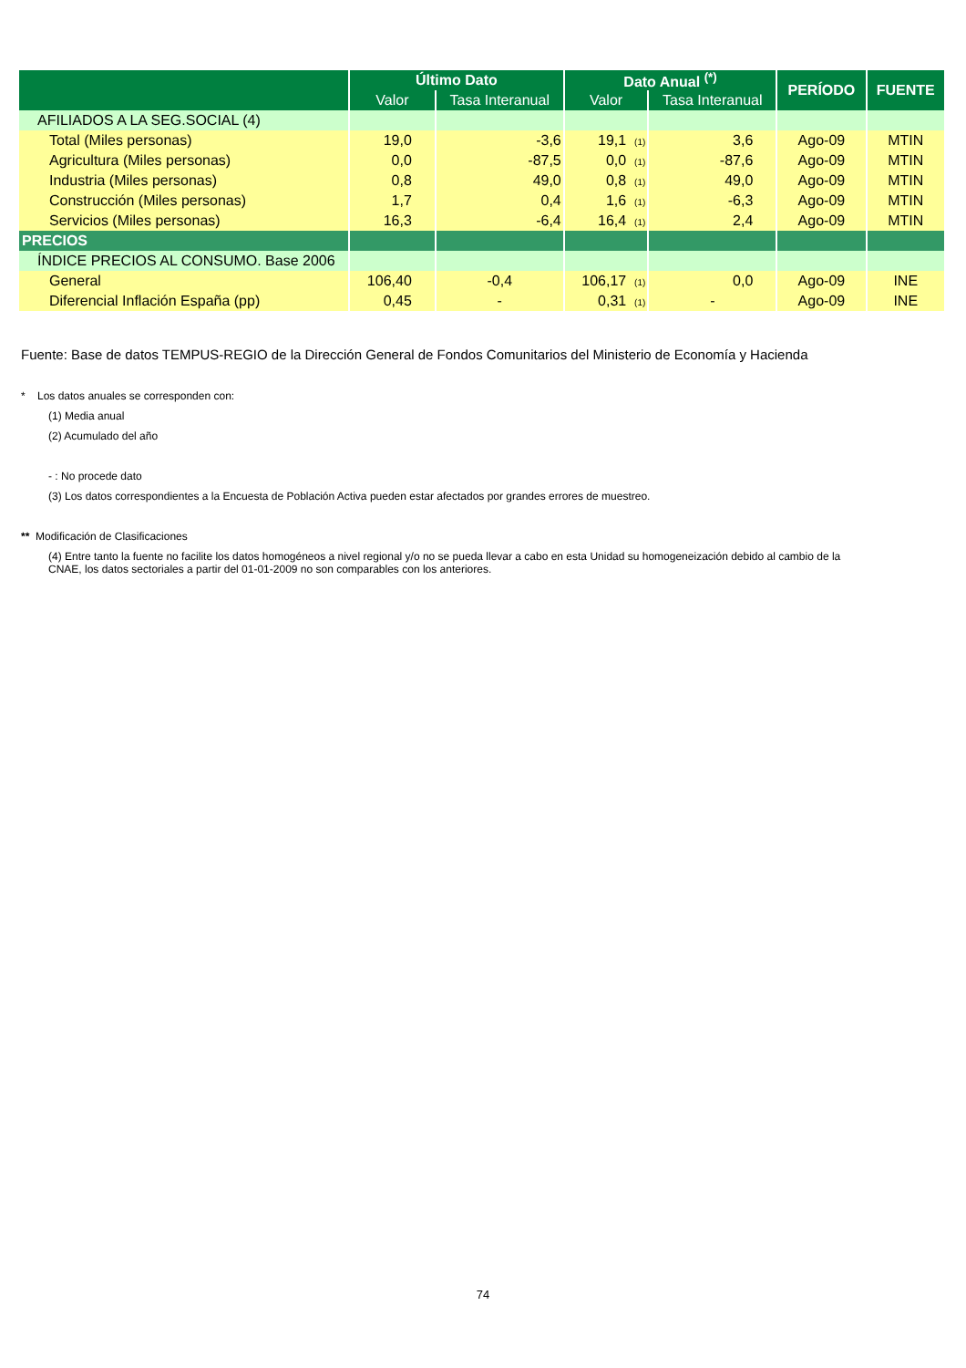| | Último Dato | | Dato Anual <sup>(*)</sup> | | PERÍODO | FUENTE |
| --- | --- | --- | --- | --- | --- | --- |
| | Valor | Tasa Interanual | Valor | Tasa Interanual | | |
| AFILIADOS A LA SEG.SOCIAL (4) | | | | | | |
| Total (Miles personas) | 19,0 | -3,6 | 19,1 (1) | 3,6 | Ago-09 | MTIN |
| Agricultura (Miles personas) | 0,0 | -87,5 | 0,0 (1) | -87,6 | Ago-09 | MTIN |
| Industria (Miles personas) | 0,8 | 49,0 | 0,8 (1) | 49,0 | Ago-09 | MTIN |
| Construcción (Miles personas) | 1,7 | 0,4 | 1,6 (1) | -6,3 | Ago-09 | MTIN |
| Servicios (Miles personas) | 16,3 | -6,4 | 16,4 (1) | 2,4 | Ago-09 | MTIN |
| PRECIOS | | | | | | |
| ÍNDICE PRECIOS AL CONSUMO. Base 2006 | | | | | | |
| General | 106,40 | -0,4 | 106,17 (1) | 0,0 | Ago-09 | INE |
| Diferencial Inflación España (pp) | 0,45 | - | 0,31 (1) | - | Ago-09 | INE |
Fuente: Base de datos TEMPUS-REGIO de la Dirección General de Fondos Comunitarios del Ministerio de Economía y Hacienda
* Los datos anuales se corresponden con:
(1) Media anual
(2) Acumulado del año
- : No procede dato
(3) Los datos correspondientes a la Encuesta de Población Activa pueden estar afectados por grandes errores de muestreo.
** Modificación de Clasificaciones
(4) Entre tanto la fuente no facilite los datos homogéneos a nivel regional y/o no se pueda llevar a cabo en esta Unidad su homogeneización debido al cambio de la CNAE, los datos sectoriales a partir del 01-01-2009 no son comparables con los anteriores.
74